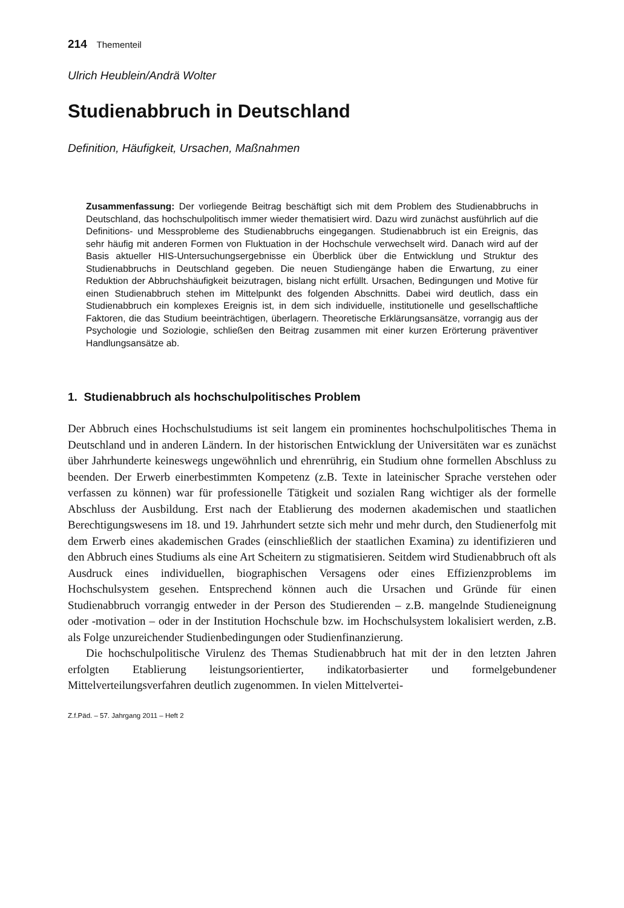214 Thementeil
Ulrich Heublein/Andrä Wolter
Studienabbruch in Deutschland
Definition, Häufigkeit, Ursachen, Maßnahmen
Zusammenfassung: Der vorliegende Beitrag beschäftigt sich mit dem Problem des Studienabbruchs in Deutschland, das hochschulpolitisch immer wieder thematisiert wird. Dazu wird zunächst ausführlich auf die Definitions- und Messprobleme des Studienabbruchs eingegangen. Studienabbruch ist ein Ereignis, das sehr häufig mit anderen Formen von Fluktuation in der Hochschule verwechselt wird. Danach wird auf der Basis aktueller HIS-Untersuchungsergebnisse ein Überblick über die Entwicklung und Struktur des Studienabbruchs in Deutschland gegeben. Die neuen Studiengänge haben die Erwartung, zu einer Reduktion der Abbruchshäufigkeit beizutragen, bislang nicht erfüllt. Ursachen, Bedingungen und Motive für einen Studienabbruch stehen im Mittelpunkt des folgenden Abschnitts. Dabei wird deutlich, dass ein Studienabbruch ein komplexes Ereignis ist, in dem sich individuelle, institutionelle und gesellschaftliche Faktoren, die das Studium beeinträchtigen, überlagern. Theoretische Erklärungsansätze, vorrangig aus der Psychologie und Soziologie, schließen den Beitrag zusammen mit einer kurzen Erörterung präventiver Handlungsansätze ab.
1. Studienabbruch als hochschulpolitisches Problem
Der Abbruch eines Hochschulstudiums ist seit langem ein prominentes hochschulpolitisches Thema in Deutschland und in anderen Ländern. In der historischen Entwicklung der Universitäten war es zunächst über Jahrhunderte keineswegs ungewöhnlich und ehrenrührig, ein Studium ohne formellen Abschluss zu beenden. Der Erwerb einerbestimmten Kompetenz (z.B. Texte in lateinischer Sprache verstehen oder verfassen zu können) war für professionelle Tätigkeit und sozialen Rang wichtiger als der formelle Abschluss der Ausbildung. Erst nach der Etablierung des modernen akademischen und staatlichen Berechtigungswesens im 18. und 19. Jahrhundert setzte sich mehr und mehr durch, den Studienerfolg mit dem Erwerb eines akademischen Grades (einschließlich der staatlichen Examina) zu identifizieren und den Abbruch eines Studiums als eine Art Scheitern zu stigmatisieren. Seitdem wird Studienabbruch oft als Ausdruck eines individuellen, biographischen Versagens oder eines Effizienzproblems im Hochschulsystem gesehen. Entsprechend können auch die Ursachen und Gründe für einen Studienabbruch vorrangig entweder in der Person des Studierenden – z.B. mangelnde Studieneignung oder -motivation – oder in der Institution Hochschule bzw. im Hochschulsystem lokalisiert werden, z.B. als Folge unzureichender Studienbedingungen oder Studienfinanzierung.
Die hochschulpolitische Virulenz des Themas Studienabbruch hat mit der in den letzten Jahren erfolgten Etablierung leistungsorientierter, indikatorbasierter und formelgebundener Mittelverteilungsverfahren deutlich zugenommen. In vielen Mittelvertei-
Z.f.Päd. – 57. Jahrgang 2011 – Heft 2